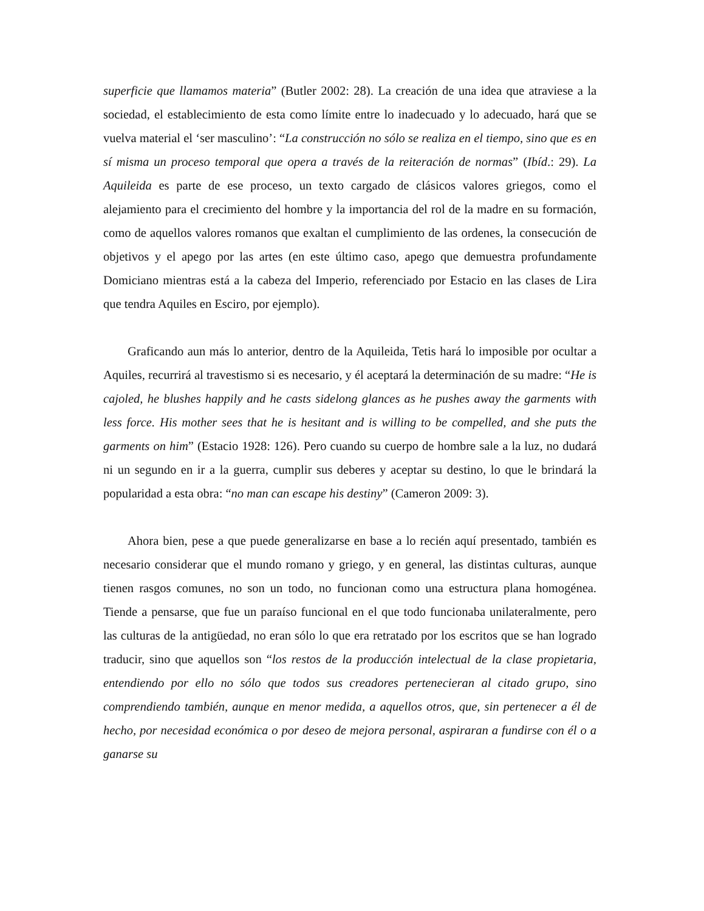superficie que llamamos materia” (Butler 2002: 28). La creación de una idea que atraviese a la sociedad, el establecimiento de esta como límite entre lo inadecuado y lo adecuado, hará que se vuelva material el ‘ser masculino’: “La construcción no sólo se realiza en el tiempo, sino que es en sí misma un proceso temporal que opera a través de la reiteración de normas” (Ibíd.: 29). La Aquileida es parte de ese proceso, un texto cargado de clásicos valores griegos, como el alejamiento para el crecimiento del hombre y la importancia del rol de la madre en su formación, como de aquellos valores romanos que exaltan el cumplimiento de las ordenes, la consecución de objetivos y el apego por las artes (en este último caso, apego que demuestra profundamente Domiciano mientras está a la cabeza del Imperio, referenciado por Estacio en las clases de Lira que tendra Aquiles en Esciro, por ejemplo).
Graficando aun más lo anterior, dentro de la Aquileida, Tetis hará lo imposible por ocultar a Aquiles, recurrirá al travestismo si es necesario, y él aceptará la determinación de su madre: “He is cajoled, he blushes happily and he casts sidelong glances as he pushes away the garments with less force. His mother sees that he is hesitant and is willing to be compelled, and she puts the garments on him” (Estacio 1928: 126). Pero cuando su cuerpo de hombre sale a la luz, no dudará ni un segundo en ir a la guerra, cumplir sus deberes y aceptar su destino, lo que le brindará la popularidad a esta obra: “no man can escape his destiny” (Cameron 2009: 3).
Ahora bien, pese a que puede generalizarse en base a lo recién aquí presentado, también es necesario considerar que el mundo romano y griego, y en general, las distintas culturas, aunque tienen rasgos comunes, no son un todo, no funcionan como una estructura plana homogénea. Tiende a pensarse, que fue un paraíso funcional en el que todo funcionaba unilateralmente, pero las culturas de la antigüedad, no eran sólo lo que era retratado por los escritos que se han logrado traducir, sino que aquellos son “los restos de la producción intelectual de la clase propietaria, entendiendo por ello no sólo que todos sus creadores pertenecieran al citado grupo, sino comprendiendo también, aunque en menor medida, a aquellos otros, que, sin pertenecer a él de hecho, por necesidad económica o por deseo de mejora personal, aspiraran a fundirse con él o a ganarse su